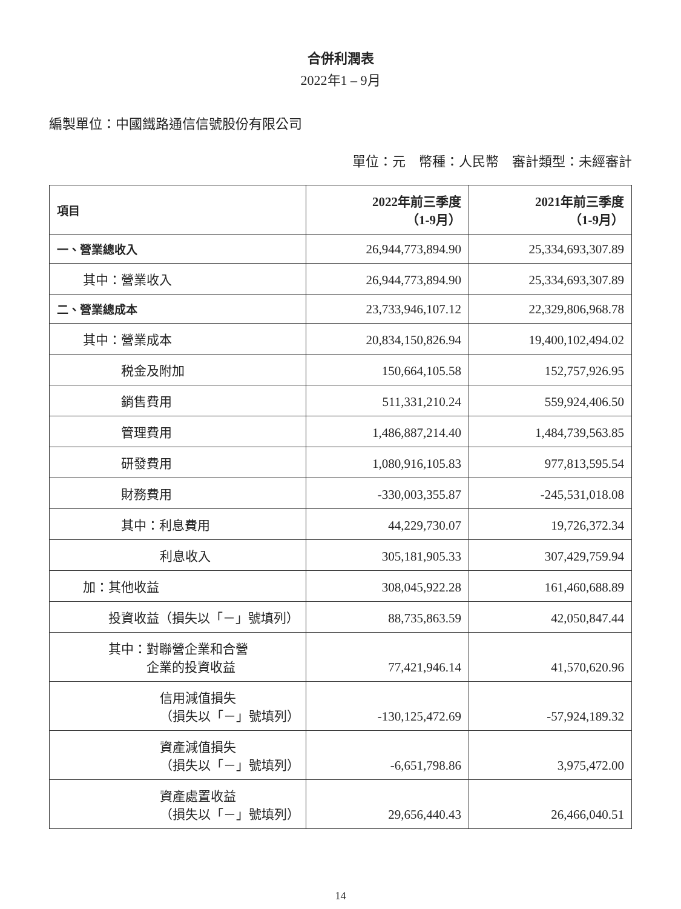合併利潤表
2022年1 – 9月
編製單位：中國鐵路通信信號股份有限公司
單位：元　幣種：人民幣　審計類型：未經審計
| 項目 | 2022年前三季度 （1-9月） | 2021年前三季度 （1-9月） |
| --- | --- | --- |
| 一、營業總收入 | 26,944,773,894.90 | 25,334,693,307.89 |
| 其中：營業收入 | 26,944,773,894.90 | 25,334,693,307.89 |
| 二、營業總成本 | 23,733,946,107.12 | 22,329,806,968.78 |
| 其中：營業成本 | 20,834,150,826.94 | 19,400,102,494.02 |
| 税金及附加 | 150,664,105.58 | 152,757,926.95 |
| 銷售費用 | 511,331,210.24 | 559,924,406.50 |
| 管理費用 | 1,486,887,214.40 | 1,484,739,563.85 |
| 研發費用 | 1,080,916,105.83 | 977,813,595.54 |
| 財務費用 | -330,003,355.87 | -245,531,018.08 |
| 其中：利息費用 | 44,229,730.07 | 19,726,372.34 |
| 利息收入 | 305,181,905.33 | 307,429,759.94 |
| 加：其他收益 | 308,045,922.28 | 161,460,688.89 |
| 投資收益（損失以「－」號填列） | 88,735,863.59 | 42,050,847.44 |
| 其中：對聯營企業和合營 企業的投資收益 | 77,421,946.14 | 41,570,620.96 |
| 信用減值損失 （損失以「－」號填列） | -130,125,472.69 | -57,924,189.32 |
| 資產減值損失 （損失以「－」號填列） | -6,651,798.86 | 3,975,472.00 |
| 資產處置收益 （損失以「－」號填列） | 29,656,440.43 | 26,466,040.51 |
14